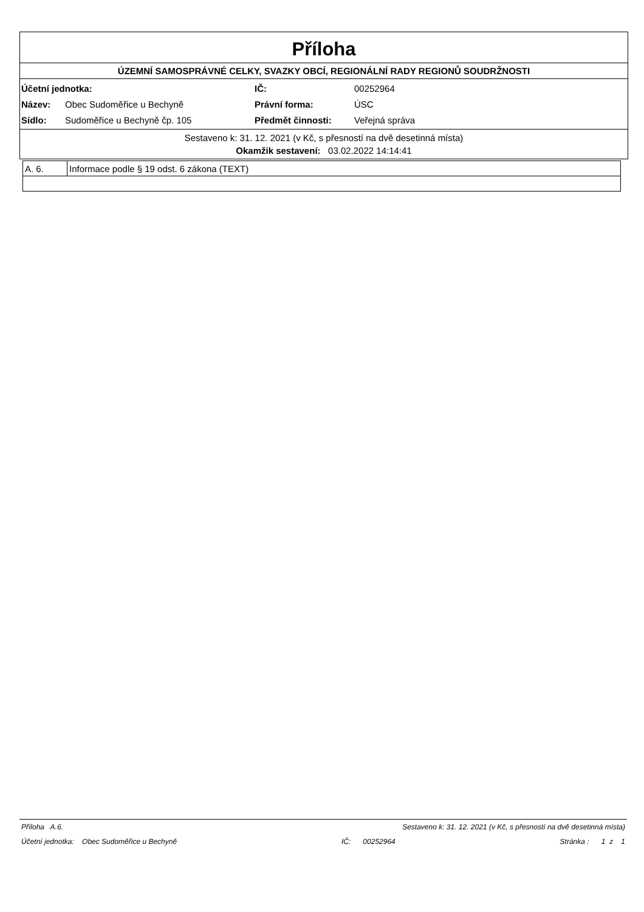Příloha
ÚZEMNÍ SAMOSPRÁVNÉ CELKY, SVAZKY OBCÍ, REGIONÁLNÍ RADY REGIONŮ SOUDRŽNOSTI
| Účetní jednotka: | | IČ: | 00252964 |
| Název: | Obec Sudoměřice u Bechyně | Právní forma: | ÚSC |
| Sídlo: | Sudoměřice u Bechyně čp. 105 | Předmět činnosti: | Veřejná správa |
Sestaveno k: 31. 12. 2021 (v Kč, s přesností na dvě desetinná místa)
Okamžik sestavení: 03.02.2022 14:14:41
| A. 6. | Informace podle § 19 odst. 6 zákona (TEXT) |
Příloha A.6. Sestaveno k: 31. 12. 2021 (v Kč, s přesností na dvě desetinná místa)
Účetní jednotka: Obec Sudoměřice u Bechyně IČ: 00252964 Stránka : 1 z 1